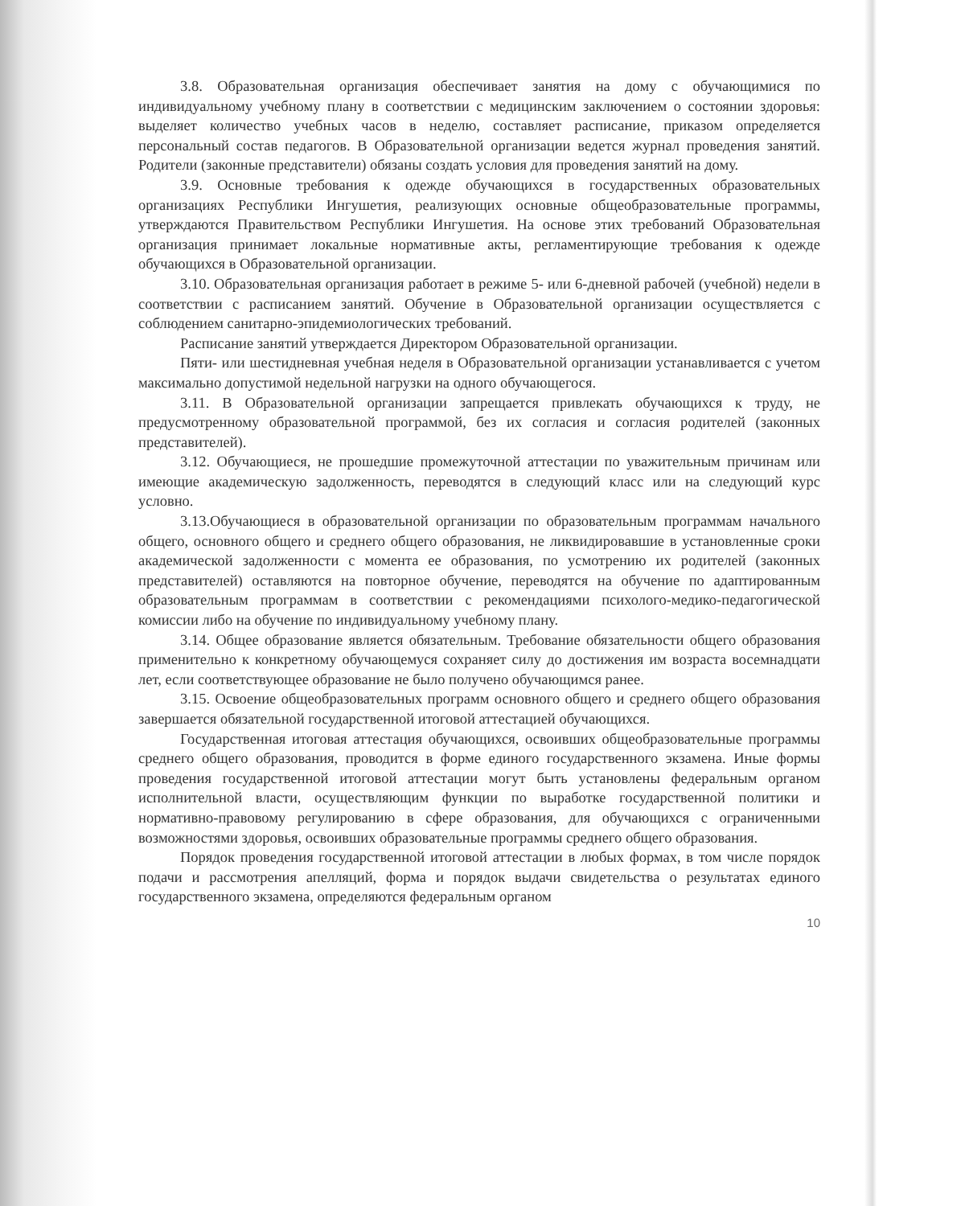3.8. Образовательная организация обеспечивает занятия на дому с обучающимися по индивидуальному учебному плану в соответствии с медицинским заключением о состоянии здоровья: выделяет количество учебных часов в неделю, составляет расписание, приказом определяется персональный состав педагогов. В Образовательной организации ведется журнал проведения занятий. Родители (законные представители) обязаны создать условия для проведения занятий на дому.
3.9. Основные требования к одежде обучающихся в государственных образовательных организациях Республики Ингушетия, реализующих основные общеобразовательные программы, утверждаются Правительством Республики Ингушетия. На основе этих требований Образовательная организация принимает локальные нормативные акты, регламентирующие требования к одежде обучающихся в Образовательной организации.
3.10. Образовательная организация работает в режиме 5- или 6-дневной рабочей (учебной) недели в соответствии с расписанием занятий. Обучение в Образовательной организации осуществляется с соблюдением санитарно-эпидемиологических требований.
Расписание занятий утверждается Директором Образовательной организации.
Пяти- или шестидневная учебная неделя в Образовательной организации устанавливается с учетом максимально допустимой недельной нагрузки на одного обучающегося.
3.11. В Образовательной организации запрещается привлекать обучающихся к труду, не предусмотренному образовательной программой, без их согласия и согласия родителей (законных представителей).
3.12. Обучающиеся, не прошедшие промежуточной аттестации по уважительным причинам или имеющие академическую задолженность, переводятся в следующий класс или на следующий курс условно.
3.13.Обучающиеся в образовательной организации по образовательным программам начального общего, основного общего и среднего общего образования, не ликвидировавшие в установленные сроки академической задолженности с момента ее образования, по усмотрению их родителей (законных представителей) оставляются на повторное обучение, переводятся на обучение по адаптированным образовательным программам в соответствии с рекомендациями психолого-медико-педагогической комиссии либо на обучение по индивидуальному учебному плану.
3.14. Общее образование является обязательным. Требование обязательности общего образования применительно к конкретному обучающемуся сохраняет силу до достижения им возраста восемнадцати лет, если соответствующее образование не было получено обучающимся ранее.
3.15. Освоение общеобразовательных программ основного общего и среднего общего образования завершается обязательной государственной итоговой аттестацией обучающихся.
Государственная итоговая аттестация обучающихся, освоивших общеобразовательные программы среднего общего образования, проводится в форме единого государственного экзамена. Иные формы проведения государственной итоговой аттестации могут быть установлены федеральным органом исполнительной власти, осуществляющим функции по выработке государственной политики и нормативно-правовому регулированию в сфере образования, для обучающихся с ограниченными возможностями здоровья, освоивших образовательные программы среднего общего образования.
Порядок проведения государственной итоговой аттестации в любых формах, в том числе порядок подачи и рассмотрения апелляций, форма и порядок выдачи свидетельства о результатах единого государственного экзамена, определяются федеральным органом
10